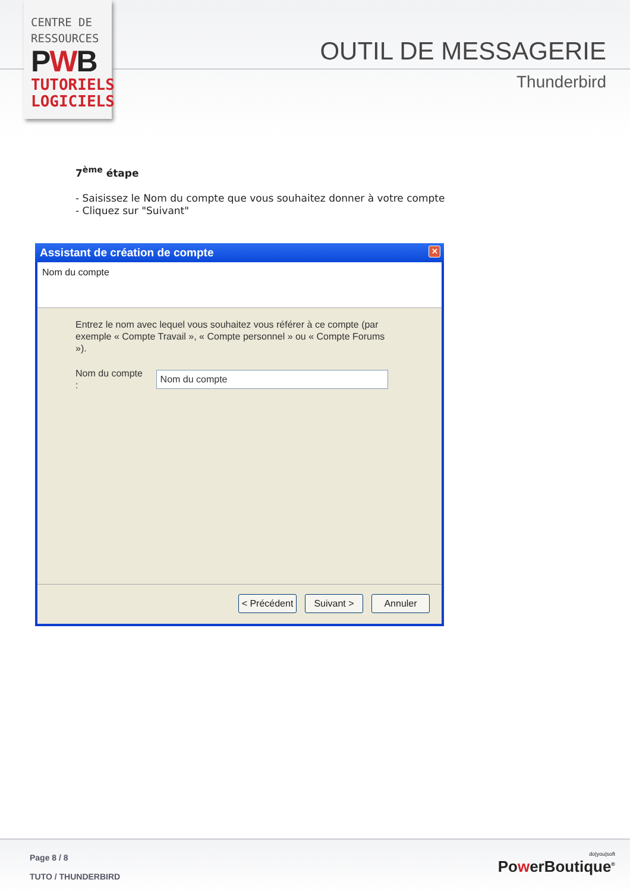CENTRE DE
RESSOURCES
PWB
TUTORIELS
LOGICIELS
OUTIL DE MESSAGERIE
Thunderbird
7<sup>ème</sup> étape
- Saisissez le Nom du compte que vous souhaitez donner à votre compte
- Cliquez sur "Suivant"
Assistant de création de compte ✕
Nom du compte
Entrez le nom avec lequel vous souhaitez vous référer à ce compte (par exemple « Compte Travail », « Compte personnel » ou « Compte Forums »).
Nom du compte :
Nom du compte
< Précédent
Suivant > Annuler
Page 8 / 8
TUTO / THUNDERBIRD
do|you|soft
PowerBoutique<sup>®</sup>